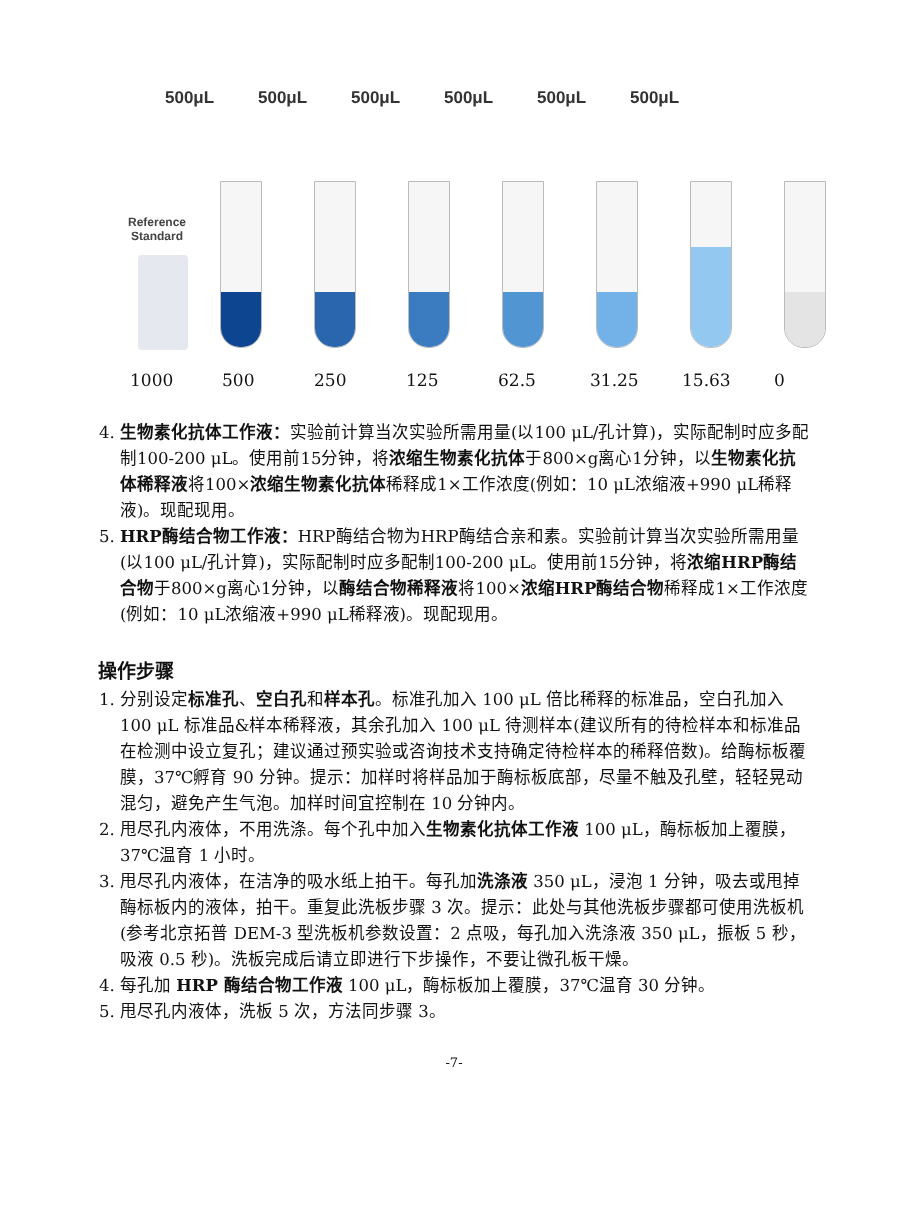500μL 500μL 500μL 500μL 500μL 500μL
Reference
Standard
1000 500 250 125 62.5 31.25 15.63 0
4. 生物素化抗体工作液：实验前计算当次实验所需用量(以100 μL/孔计算)，实际配制时应多配制100-200 μL。使用前15分钟，将浓缩生物素化抗体于800×g离心1分钟，以生物素化抗体稀释液将100×浓缩生物素化抗体稀释成1×工作浓度(例如：10 μL浓缩液+990 μL稀释液)。现配现用。
5. HRP酶结合物工作液：HRP酶结合物为HRP酶结合亲和素。实验前计算当次实验所需用量(以100 μL/孔计算)，实际配制时应多配制100-200 μL。使用前15分钟，将浓缩HRP酶结合物于800×g离心1分钟，以酶结合物稀释液将100×浓缩HRP酶结合物稀释成1×工作浓度(例如：10 μL浓缩液+990 μL稀释液)。现配现用。
操作步骤
1. 分别设定标准孔、空白孔和样本孔。标准孔加入 100 μL 倍比稀释的标准品，空白孔加入 100 μL 标准品&样本稀释液，其余孔加入 100 μL 待测样本(建议所有的待检样本和标准品在检测中设立复孔；建议通过预实验或咨询技术支持确定待检样本的稀释倍数)。给酶标板覆膜，37℃孵育 90 分钟。提示：加样时将样品加于酶标板底部，尽量不触及孔壁，轻轻晃动混匀，避免产生气泡。加样时间宜控制在 10 分钟内。
2. 甩尽孔内液体，不用洗涤。每个孔中加入生物素化抗体工作液 100 μL，酶标板加上覆膜，37℃温育 1 小时。
3. 甩尽孔内液体，在洁净的吸水纸上拍干。每孔加洗涤液 350 μL，浸泡 1 分钟，吸去或甩掉酶标板内的液体，拍干。重复此洗板步骤 3 次。提示：此处与其他洗板步骤都可使用洗板机(参考北京拓普 DEM-3 型洗板机参数设置：2 点吸，每孔加入洗涤液 350 μL，振板 5 秒，吸液 0.5 秒)。洗板完成后请立即进行下步操作，不要让微孔板干燥。
4. 每孔加 HRP 酶结合物工作液 100 μL，酶标板加上覆膜，37℃温育 30 分钟。
5. 甩尽孔内液体，洗板 5 次，方法同步骤 3。
-7-